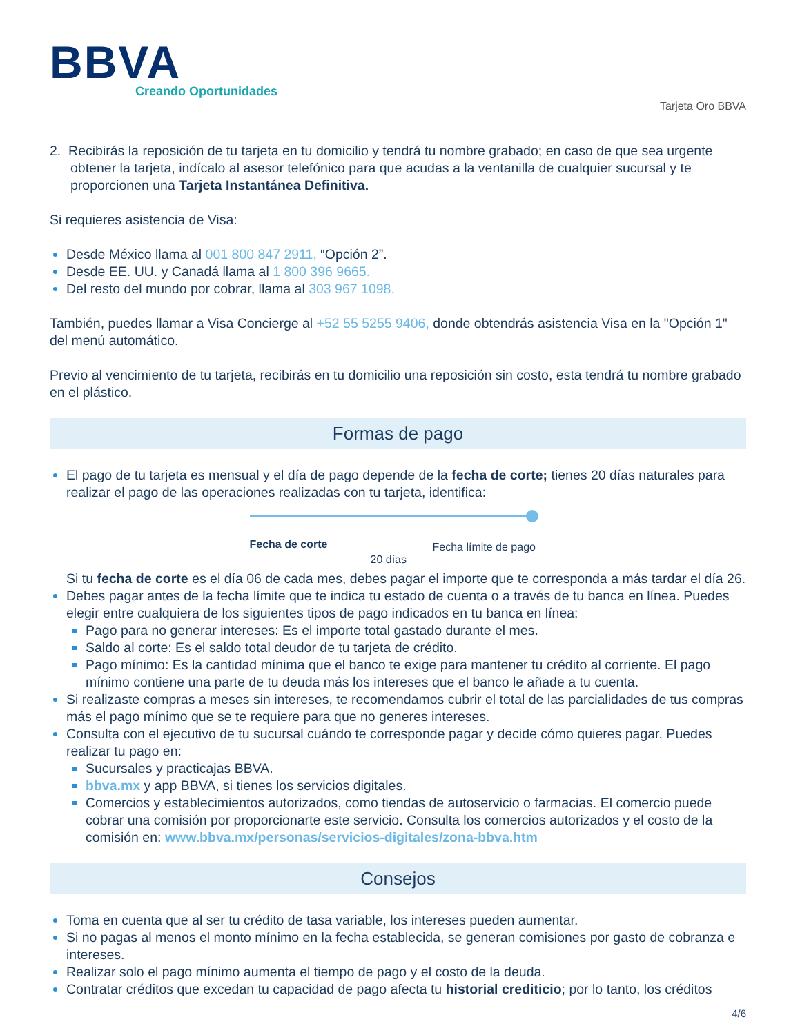BBVA
Creando Oportunidades
Tarjeta Oro BBVA
2. Recibirás la reposición de tu tarjeta en tu domicilio y tendrá tu nombre grabado; en caso de que sea urgente obtener la tarjeta, indícalo al asesor telefónico para que acudas a la ventanilla de cualquier sucursal y te proporcionen una Tarjeta Instantánea Definitiva.
Si requieres asistencia de Visa:
Desde México llama al 001 800 847 2911, “Opción 2”.
Desde EE. UU. y Canadá llama al 1 800 396 9665.
Del resto del mundo por cobrar, llama al 303 967 1098.
También, puedes llamar a Visa Concierge al +52 55 5255 9406, donde obtendrás asistencia Visa en la "Opción 1" del menú automático.
Previo al vencimiento de tu tarjeta, recibirás en tu domicilio una reposición sin costo, esta tendrá tu nombre grabado en el plástico.
Formas de pago
El pago de tu tarjeta es mensual y el día de pago depende de la fecha de corte; tienes 20 días naturales para realizar el pago de las operaciones realizadas con tu tarjeta, identifica:
Fecha de corte Fecha límite de pago
20 días
Si tu fecha de corte es el día 06 de cada mes, debes pagar el importe que te corresponda a más tardar el día 26.
Debes pagar antes de la fecha límite que te indica tu estado de cuenta o a través de tu banca en línea. Puedes elegir entre cualquiera de los siguientes tipos de pago indicados en tu banca en línea:
Pago para no generar intereses: Es el importe total gastado durante el mes.
Saldo al corte: Es el saldo total deudor de tu tarjeta de crédito.
Pago mínimo: Es la cantidad mínima que el banco te exige para mantener tu crédito al corriente. El pago mínimo contiene una parte de tu deuda más los intereses que el banco le añade a tu cuenta.
Si realizaste compras a meses sin intereses, te recomendamos cubrir el total de las parcialidades de tus compras más el pago mínimo que se te requiere para que no generes intereses.
Consulta con el ejecutivo de tu sucursal cuándo te corresponde pagar y decide cómo quieres pagar. Puedes realizar tu pago en:
Sucursales y practicajas BBVA.
bbva.mx y app BBVA, si tienes los servicios digitales.
Comercios y establecimientos autorizados, como tiendas de autoservicio o farmacias. El comercio puede cobrar una comisión por proporcionarte este servicio. Consulta los comercios autorizados y el costo de la comisión en: www.bbva.mx/personas/servicios-digitales/zona-bbva.htm
Consejos
Toma en cuenta que al ser tu crédito de tasa variable, los intereses pueden aumentar.
Si no pagas al menos el monto mínimo en la fecha establecida, se generan comisiones por gasto de cobranza e intereses.
Realizar solo el pago mínimo aumenta el tiempo de pago y el costo de la deuda.
Contratar créditos que excedan tu capacidad de pago afecta tu historial crediticio; por lo tanto, los créditos
4/6